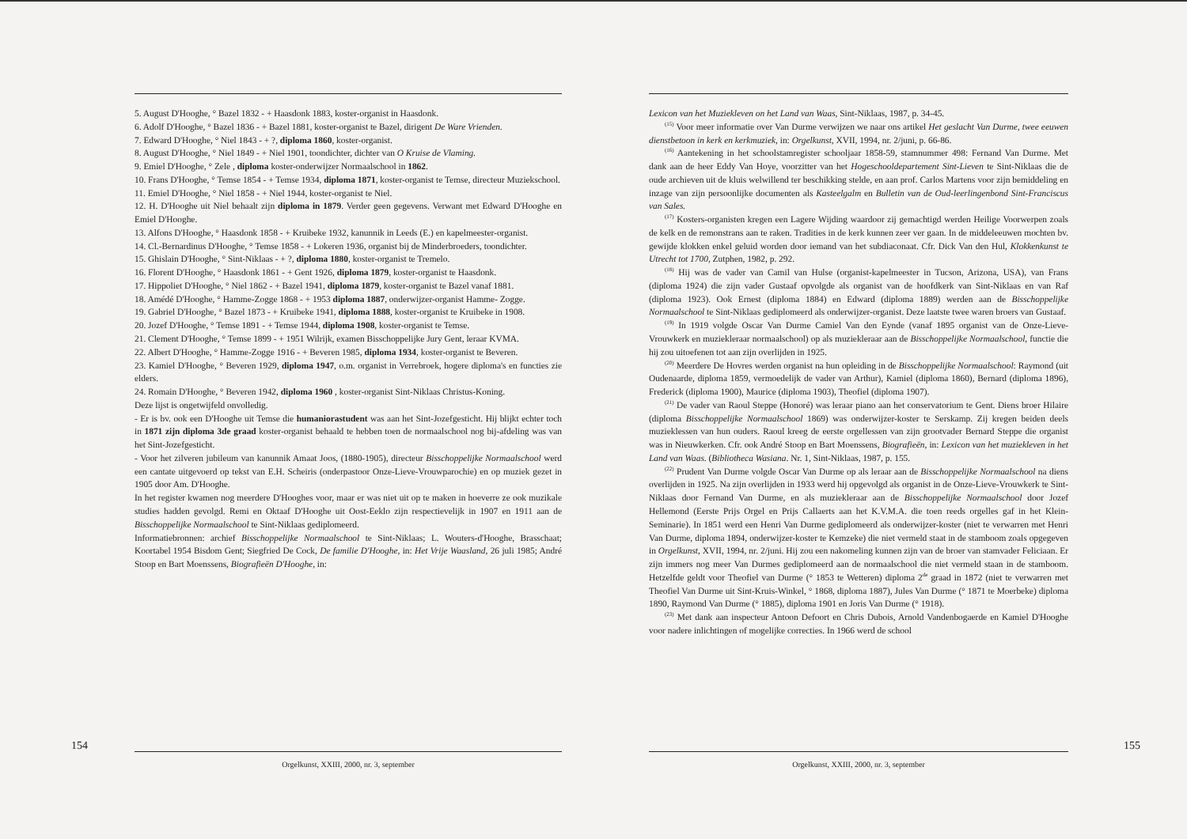5. August D'Hooghe, ° Bazel 1832 - + Haasdonk 1883, koster-organist in Haasdonk.
6. Adolf D'Hooghe, ° Bazel 1836 - + Bazel 1881, koster-organist te Bazel, dirigent De Ware Vrienden.
7. Edward D'Hooghe, ° Niel 1843 - + ?, diploma 1860, koster-organist.
8. August D'Hooghe, ° Niel 1849 - + Niel 1901, toondichter, dichter van O Kruise de Vlaming.
9. Emiel D'Hooghe, ° Zele , diploma koster-onderwijzer Normaalschool in 1862.
10. Frans D'Hooghe, ° Temse 1854 - + Temse 1934, diploma 1871, koster-organist te Temse, directeur Muziekschool.
11. Emiel D'Hooghe, ° Niel 1858 - + Niel 1944, koster-organist te Niel.
12. H. D'Hooghe uit Niel behaalt zijn diploma in 1879. Verder geen gegevens. Verwant met Edward D'Hooghe en Emiel D'Hooghe.
13. Alfons D'Hooghe, ° Haasdonk 1858 - + Kruibeke 1932, kanunnik in Leeds (E.) en kapelmeester-organist.
14. Cl.-Bernardinus D'Hooghe, ° Temse 1858 - + Lokeren 1936, organist bij de Minderbroeders, toondichter.
15. Ghislain D'Hooghe, ° Sint-Niklaas - + ?, diploma 1880, koster-organist te Tremelo.
16. Florent D'Hooghe, ° Haasdonk 1861 - + Gent 1926, diploma 1879, koster-organist te Haasdonk.
17. Hippoliet D'Hooghe, ° Niel 1862 - + Bazel 1941, diploma 1879, koster-organist te Bazel vanaf 1881.
18. Amédé D'Hooghe, ° Hamme-Zogge 1868 - + 1953 diploma 1887, onderwijzer-organist Hamme- Zogge.
19. Gabriel D'Hooghe, ° Bazel 1873 - + Kruibeke 1941, diploma 1888, koster-organist te Kruibeke in 1908.
20. Jozef D'Hooghe, ° Temse 1891 - + Temse 1944, diploma 1908, koster-organist te Temse.
21. Clement D'Hooghe, ° Temse 1899 - + 1951 Wilrijk, examen Bisschoppelijke Jury Gent, leraar KVMA.
22. Albert D'Hooghe, ° Hamme-Zogge 1916 - + Beveren 1985, diploma 1934, koster-organist te Beveren.
23. Kamiel D'Hooghe, ° Beveren 1929, diploma 1947, o.m. organist in Verrebroek, hogere diploma's en functies zie elders.
24. Romain D'Hooghe, ° Beveren 1942, diploma 1960 , koster-organist Sint-Niklaas Christus-Koning.
Deze lijst is ongetwijfeld onvolledig.
- Er is bv. ook een D'Hooghe uit Temse die humaniorastudent was aan het Sint-Jozefgesticht. Hij blijkt echter toch in 1871 zijn diploma 3de graad koster-organist behaald te hebben toen de normaalschool nog bij-afdeling was van het Sint-Jozefgesticht.
- Voor het zilveren jubileum van kanunnik Amaat Joos, (1880-1905), directeur Bisschoppelijke Normaalschool werd een cantate uitgevoerd op tekst van E.H. Scheiris (onderpastoor Onze-Lieve-Vrouwparochie) en op muziek gezet in 1905 door Am. D'Hooghe.
In het register kwamen nog meerdere D'Hooghes voor, maar er was niet uit op te maken in hoeverre ze ook muzikale studies hadden gevolgd. Remi en Oktaaf D'Hooghe uit Oost-Eeklo zijn respectievelijk in 1907 en 1911 aan de Bisschoppelijke Normaalschool te Sint-Niklaas gediplomeerd.
Informatiebronnen: archief Bisschoppelijke Normaalschool te Sint-Niklaas; L. Wouters-d'Hooghe, Brasschaat; Koortabel 1954 Bisdom Gent; Siegfried De Cock, De familie D'Hooghe, in: Het Vrije Waasland, 26 juli 1985; André Stoop en Bart Moenssens, Biografieën D'Hooghe, in:
154
Orgelkunst, XXIII, 2000, nr. 3, september
Lexicon van het Muziekleven on het Land van Waas, Sint-Niklaas, 1987, p. 34-45.
<sup>(15)</sup> Voor meer informatie over Van Durme verwijzen we naar ons artikel Het geslacht Van Durme, twee eeuwen dienstbetoon in kerk en kerkmuziek, in: Orgelkunst, XVII, 1994, nr. 2/juni, p. 66-86.
<sup>(16)</sup> Aantekening in het schoolstamregister schooljaar 1858-59, stamnummer 498: Fernand Van Durme. Met dank aan de heer Eddy Van Hoye, voorzitter van het Hogeschooldepartement Sint-Lieven te Sint-Niklaas die de oude archieven uit de kluis welwillend ter beschikking stelde, en aan prof. Carlos Martens voor zijn bemiddeling en inzage van zijn persoonlijke documenten als Kasteelgalm en Bulletin van de Oud-leerlingenbond Sint-Franciscus van Sales.
<sup>(17)</sup> Kosters-organisten kregen een Lagere Wijding waardoor zij gemachtigd werden Heilige Voorwerpen zoals de kelk en de remonstrans aan te raken. Tradities in de kerk kunnen zeer ver gaan. In de middeleeuwen mochten bv. gewijde klokken enkel geluid worden door iemand van het subdiaconaat. Cfr. Dick Van den Hul, Klokkenkunst te Utrecht tot 1700, Zutphen, 1982, p. 292.
<sup>(18)</sup> Hij was de vader van Camil van Hulse (organist-kapelmeester in Tucson, Arizona, USA), van Frans (diploma 1924) die zijn vader Gustaaf opvolgde als organist van de hoofdkerk van Sint-Niklaas en van Raf (diploma 1923). Ook Ernest (diploma 1884) en Edward (diploma 1889) werden aan de Bisschoppelijke Normaalschool te Sint-Niklaas gediplomeerd als onderwijzer-organist. Deze laatste twee waren broers van Gustaaf.
<sup>(19)</sup> In 1919 volgde Oscar Van Durme Camiel Van den Eynde (vanaf 1895 organist van de Onze-Lieve-Vrouwkerk en muziekleraar normaalschool) op als muziekleraar aan de Bisschoppelijke Normaalschool, functie die hij zou uitoefenen tot aan zijn overlijden in 1925.
<sup>(20)</sup> Meerdere De Hovres werden organist na hun opleiding in de Bisschoppelijke Normaalschool: Raymond (uit Oudenaarde, diploma 1859, vermoedelijk de vader van Arthur), Kamiel (diploma 1860), Bernard (diploma 1896), Frederick (diploma 1900), Maurice (diploma 1903), Theofiel (diploma 1907).
<sup>(21)</sup> De vader van Raoul Steppe (Honoré) was leraar piano aan het conservatorium te Gent. Diens broer Hilaire (diploma Bisschoppelijke Normaalschool 1869) was onderwijzer-koster te Serskamp. Zij kregen beiden deels muzieklessen van hun ouders. Raoul kreeg de eerste orgellessen van zijn grootvader Bernard Steppe die organist was in Nieuwkerken. Cfr. ook André Stoop en Bart Moenssens, Biografieën, in: Lexicon van het muziekleven in het Land van Waas. (Bibliotheca Wasiana. Nr. 1, Sint-Niklaas, 1987, p. 155.
<sup>(22)</sup> Prudent Van Durme volgde Oscar Van Durme op als leraar aan de Bisschoppelijke Normaalschool na diens overlijden in 1925. Na zijn overlijden in 1933 werd hij opgevolgd als organist in de Onze-Lieve-Vrouwkerk te Sint-Niklaas door Fernand Van Durme, en als muziekleraar aan de Bisschoppelijke Normaalschool door Jozef Hellemond (Eerste Prijs Orgel en Prijs Callaerts aan het K.V.M.A. die toen reeds orgelles gaf in het Klein-Seminarie). In 1851 werd een Henri Van Durme gediplomeerd als onderwijzer-koster (niet te verwarren met Henri Van Durme, diploma 1894, onderwijzer-koster te Kemzeke) die niet vermeld staat in de stamboom zoals opgegeven in Orgelkunst, XVII, 1994, nr. 2/juni. Hij zou een nakomeling kunnen zijn van de broer van stamvader Feliciaan. Er zijn immers nog meer Van Durmes gediplomeerd aan de normaalschool die niet vermeld staan in de stamboom. Hetzelfde geldt voor Theofiel van Durme (° 1853 te Wetteren) diploma 2<sup>de</sup> graad in 1872 (niet te verwarren met Theofiel Van Durme uit Sint-Kruis-Winkel, ° 1868, diploma 1887), Jules Van Durme (° 1871 te Moerbeke) diploma 1890, Raymond Van Durme (° 1885), diploma 1901 en Joris Van Durme (° 1918).
<sup>(23)</sup> Met dank aan inspecteur Antoon Defoort en Chris Dubois, Arnold Vandenbogaerde en Kamiel D'Hooghe voor nadere inlichtingen of mogelijke correcties. In 1966 werd de school
155
Orgelkunst, XXIII, 2000, nr. 3, september